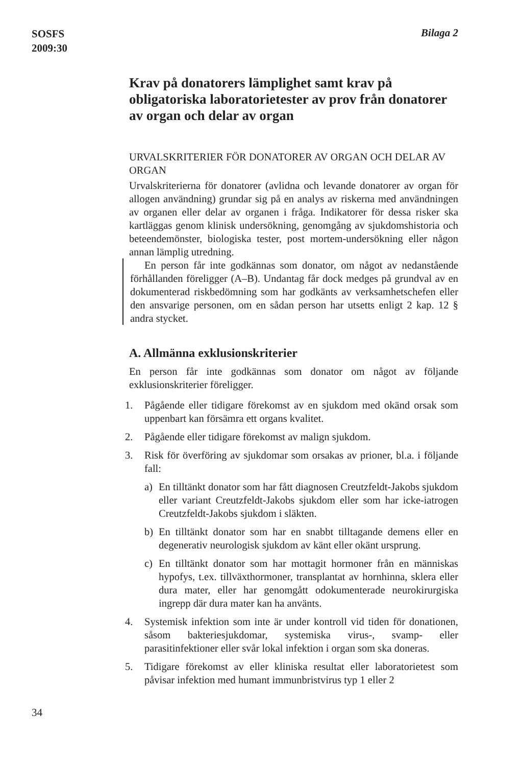SOSFS
2009:30
Bilaga 2
Krav på donatorers lämplighet samt krav på obligatoriska laboratorietester av prov från donatorer av organ och delar av organ
URVALSKRITERIER FÖR DONATORER AV ORGAN OCH DELAR AV ORGAN
Urvalskriterierna för donatorer (avlidna och levande donatorer av organ för allogen användning) grundar sig på en analys av riskerna med användningen av organen eller delar av organen i fråga. Indikatorer för dessa risker ska kartläggas genom klinisk undersökning, genomgång av sjukdomshistoria och beteendemönster, biologiska tester, post mortem-undersökning eller någon annan lämplig utredning.
En person får inte godkännas som donator, om något av nedanstående förhållanden föreligger (A–B). Undantag får dock medges på grundval av en dokumenterad riskbedömning som har godkänts av verksamhetschefen eller den ansvarige personen, om en sådan person har utsetts enligt 2 kap. 12 § andra stycket.
A. Allmänna exklusionskriterier
En person får inte godkännas som donator om något av följande exklusionskriterier föreligger.
1. Pågående eller tidigare förekomst av en sjukdom med okänd orsak som uppenbart kan försämra ett organs kvalitet.
2. Pågående eller tidigare förekomst av malign sjukdom.
3. Risk för överföring av sjukdomar som orsakas av prioner, bl.a. i följande fall:
a) En tilltänkt donator som har fått diagnosen Creutzfeldt-Jakobs sjukdom eller variant Creutzfeldt-Jakobs sjukdom eller som har icke-iatrogen Creutzfeldt-Jakobs sjukdom i släkten.
b) En tilltänkt donator som har en snabbt tilltagande demens eller en degenerativ neurologisk sjukdom av känt eller okänt ursprung.
c) En tilltänkt donator som har mottagit hormoner från en människas hypofys, t.ex. tillväxthormoner, transplantat av hornhinna, sklera eller dura mater, eller har genomgått odokumenterade neurokirurgiska ingrepp där dura mater kan ha använts.
4. Systemisk infektion som inte är under kontroll vid tiden för donationen, såsom bakteriesjukdomar, systemiska virus-, svamp- eller parasitinfektioner eller svår lokal infektion i organ som ska doneras.
5. Tidigare förekomst av eller kliniska resultat eller laboratorietest som påvisar infektion med humant immunbristvirus typ 1 eller 2
34